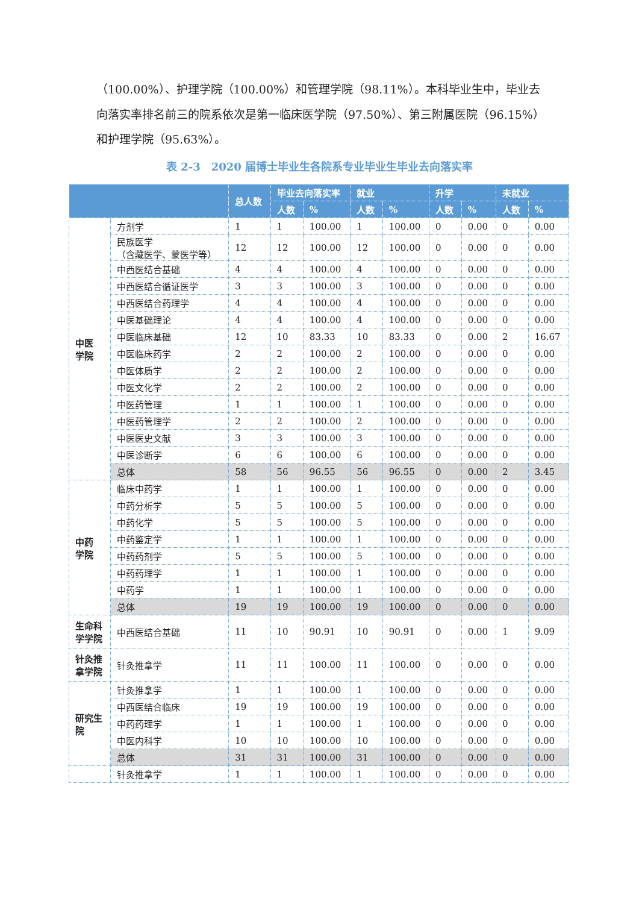（100.00%）、护理学院（100.00%）和管理学院（98.11%）。本科毕业生中，毕业去向落实率排名前三的院系依次是第一临床医学院（97.50%）、第三附属医院（96.15%）和护理学院（95.63%）。
表 2-3　2020 届博士毕业生各院系专业毕业生毕业去向落实率
| | | 总人数 | 毕业去向落实率 | | 就业 | | 升学 | | 未就业 | |
| --- | --- | --- | --- | --- | --- | --- | --- | --- | --- | --- |
| | | | 人数 | % | 人数 | % | 人数 | % | 人数 | % |
| 中医 学院 | 方剂学 | 1 | 1 | 100.00 | 1 | 100.00 | 0 | 0.00 | 0 | 0.00 |
| | 民族医学 （含藏医学、蒙医学等） | 12 | 12 | 100.00 | 12 | 100.00 | 0 | 0.00 | 0 | 0.00 |
| | 中西医结合基础 | 4 | 4 | 100.00 | 4 | 100.00 | 0 | 0.00 | 0 | 0.00 |
| | 中西医结合循证医学 | 3 | 3 | 100.00 | 3 | 100.00 | 0 | 0.00 | 0 | 0.00 |
| | 中西医结合药理学 | 4 | 4 | 100.00 | 4 | 100.00 | 0 | 0.00 | 0 | 0.00 |
| | 中医基础理论 | 4 | 4 | 100.00 | 4 | 100.00 | 0 | 0.00 | 0 | 0.00 |
| | 中医临床基础 | 12 | 10 | 83.33 | 10 | 83.33 | 0 | 0.00 | 2 | 16.67 |
| | 中医临床药学 | 2 | 2 | 100.00 | 2 | 100.00 | 0 | 0.00 | 0 | 0.00 |
| | 中医体质学 | 2 | 2 | 100.00 | 2 | 100.00 | 0 | 0.00 | 0 | 0.00 |
| | 中医文化学 | 2 | 2 | 100.00 | 2 | 100.00 | 0 | 0.00 | 0 | 0.00 |
| | 中医药管理 | 1 | 1 | 100.00 | 1 | 100.00 | 0 | 0.00 | 0 | 0.00 |
| | 中医药管理学 | 2 | 2 | 100.00 | 2 | 100.00 | 0 | 0.00 | 0 | 0.00 |
| | 中医医史文献 | 3 | 3 | 100.00 | 3 | 100.00 | 0 | 0.00 | 0 | 0.00 |
| | 中医诊断学 | 6 | 6 | 100.00 | 6 | 100.00 | 0 | 0.00 | 0 | 0.00 |
| | 总体 | 58 | 56 | 96.55 | 56 | 96.55 | 0 | 0.00 | 2 | 3.45 |
| 中药 学院 | 临床中药学 | 1 | 1 | 100.00 | 1 | 100.00 | 0 | 0.00 | 0 | 0.00 |
| | 中药分析学 | 5 | 5 | 100.00 | 5 | 100.00 | 0 | 0.00 | 0 | 0.00 |
| | 中药化学 | 5 | 5 | 100.00 | 5 | 100.00 | 0 | 0.00 | 0 | 0.00 |
| | 中药鉴定学 | 1 | 1 | 100.00 | 1 | 100.00 | 0 | 0.00 | 0 | 0.00 |
| | 中药药剂学 | 5 | 5 | 100.00 | 5 | 100.00 | 0 | 0.00 | 0 | 0.00 |
| | 中药药理学 | 1 | 1 | 100.00 | 1 | 100.00 | 0 | 0.00 | 0 | 0.00 |
| | 中药学 | 1 | 1 | 100.00 | 1 | 100.00 | 0 | 0.00 | 0 | 0.00 |
| | 总体 | 19 | 19 | 100.00 | 19 | 100.00 | 0 | 0.00 | 0 | 0.00 |
| 生命科 学学院 | 中西医结合基础 | 11 | 10 | 90.91 | 10 | 90.91 | 0 | 0.00 | 1 | 9.09 |
| 针灸推 拿学院 | 针灸推拿学 | 11 | 11 | 100.00 | 11 | 100.00 | 0 | 0.00 | 0 | 0.00 |
| 研究生 院 | 针灸推拿学 | 1 | 1 | 100.00 | 1 | 100.00 | 0 | 0.00 | 0 | 0.00 |
| | 中西医结合临床 | 19 | 19 | 100.00 | 19 | 100.00 | 0 | 0.00 | 0 | 0.00 |
| | 中药药理学 | 1 | 1 | 100.00 | 1 | 100.00 | 0 | 0.00 | 0 | 0.00 |
| | 中医内科学 | 10 | 10 | 100.00 | 10 | 100.00 | 0 | 0.00 | 0 | 0.00 |
| | 总体 | 31 | 31 | 100.00 | 31 | 100.00 | 0 | 0.00 | 0 | 0.00 |
| | 针灸推拿学 | 1 | 1 | 100.00 | 1 | 100.00 | 0 | 0.00 | 0 | 0.00 |